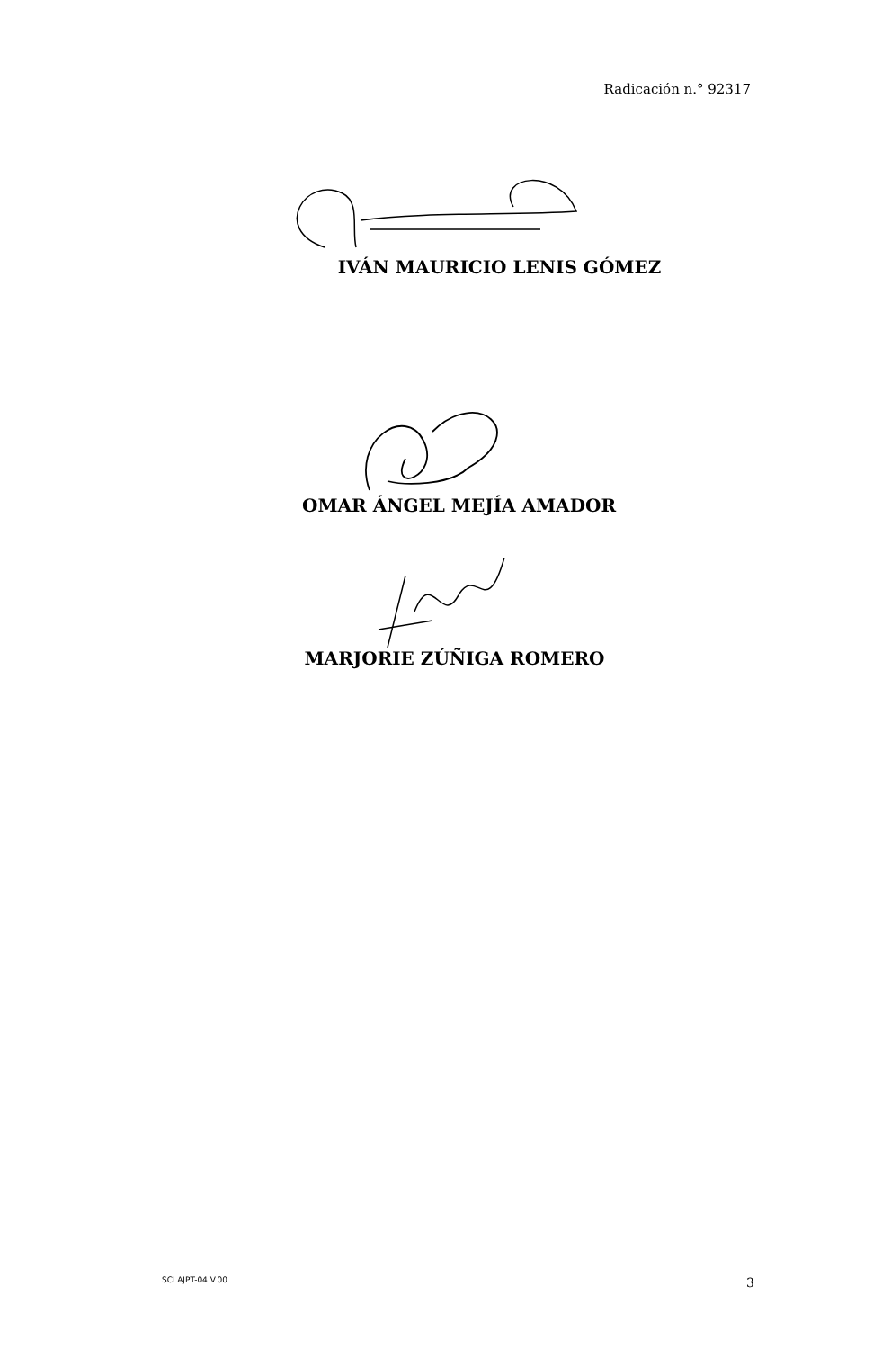Radicación n.° 92317
IVÁN MAURICIO LENIS GÓMEZ
OMAR ÁNGEL MEJÍA AMADOR
MARJORIE ZÚÑIGA ROMERO
SCLAJPT-04 V.00 3